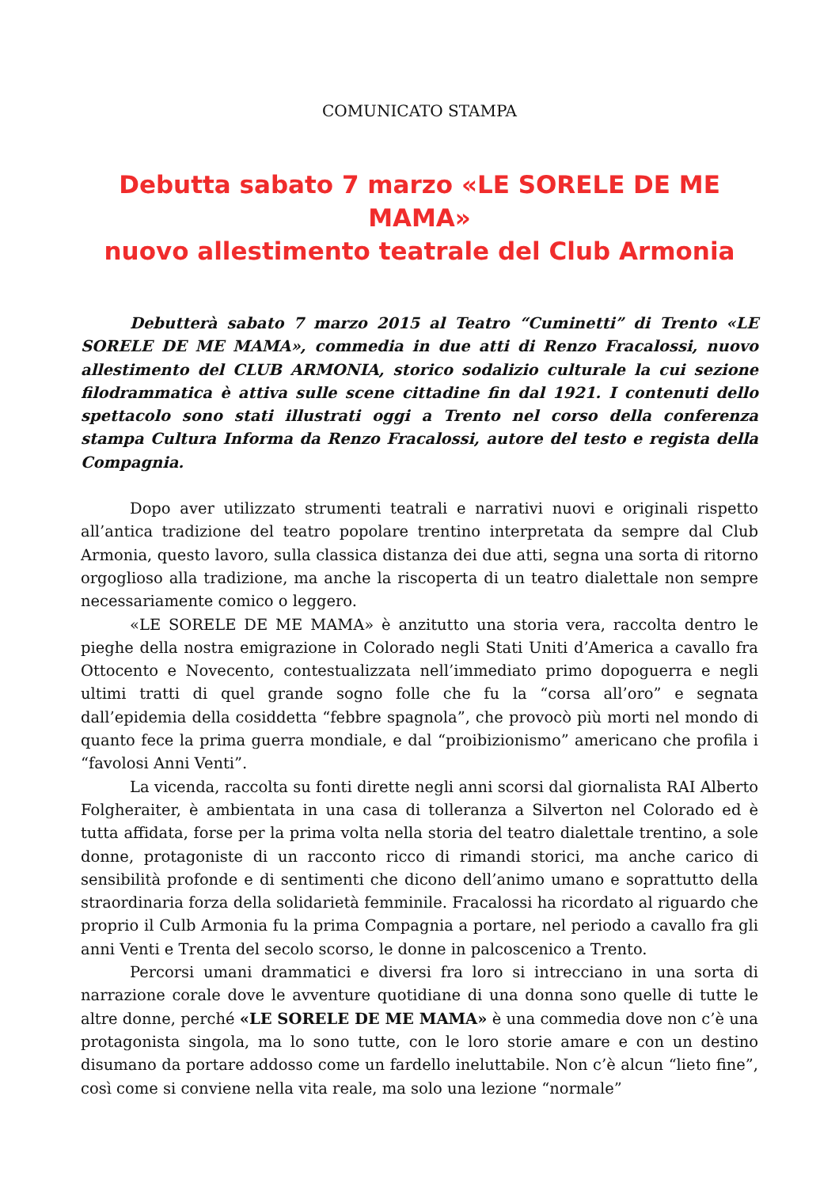COMUNICATO STAMPA
Debutta sabato 7 marzo «LE SORELE DE ME MAMA»
nuovo allestimento teatrale del Club Armonia
Debutterà sabato 7 marzo 2015 al Teatro “Cuminetti” di Trento «LE SORELE DE ME MAMA», commedia in due atti di Renzo Fracalossi, nuovo allestimento del CLUB ARMONIA, storico sodalizio culturale la cui sezione filodrammatica è attiva sulle scene cittadine fin dal 1921. I contenuti dello spettacolo sono stati illustrati oggi a Trento nel corso della conferenza stampa Cultura Informa da Renzo Fracalossi, autore del testo e regista della Compagnia.
Dopo aver utilizzato strumenti teatrali e narrativi nuovi e originali rispetto all’antica tradizione del teatro popolare trentino interpretata da sempre dal Club Armonia, questo lavoro, sulla classica distanza dei due atti, segna una sorta di ritorno orgoglioso alla tradizione, ma anche la riscoperta di un teatro dialettale non sempre necessariamente comico o leggero.
«LE SORELE DE ME MAMA» è anzitutto una storia vera, raccolta dentro le pieghe della nostra emigrazione in Colorado negli Stati Uniti d’America a cavallo fra Ottocento e Novecento, contestualizzata nell’immediato primo dopoguerra e negli ultimi tratti di quel grande sogno folle che fu la “corsa all’oro” e segnata dall’epidemia della cosiddetta “febbre spagnola”, che provocò più morti nel mondo di quanto fece la prima guerra mondiale, e dal “proibizionismo” americano che profila i “favolosi Anni Venti”.
La vicenda, raccolta su fonti dirette negli anni scorsi dal giornalista RAI Alberto Folgheraiter, è ambientata in una casa di tolleranza a Silverton nel Colorado ed è tutta affidata, forse per la prima volta nella storia del teatro dialettale trentino, a sole donne, protagoniste di un racconto ricco di rimandi storici, ma anche carico di sensibilità profonde e di sentimenti che dicono dell’animo umano e soprattutto della straordinaria forza della solidarietà femminile. Fracalossi ha ricordato al riguardo che proprio il Culb Armonia fu la prima Compagnia a portare, nel periodo a cavallo fra gli anni Venti e Trenta del secolo scorso, le donne in palcoscenico a Trento.
Percorsi umani drammatici e diversi fra loro si intrecciano in una sorta di narrazione corale dove le avventure quotidiane di una donna sono quelle di tutte le altre donne, perché «LE SORELE DE ME MAMA» è una commedia dove non c’è una protagonista singola, ma lo sono tutte, con le loro storie amare e con un destino disumano da portare addosso come un fardello ineluttabile. Non c’è alcun “lieto fine”, così come si conviene nella vita reale, ma solo una lezione “normale”